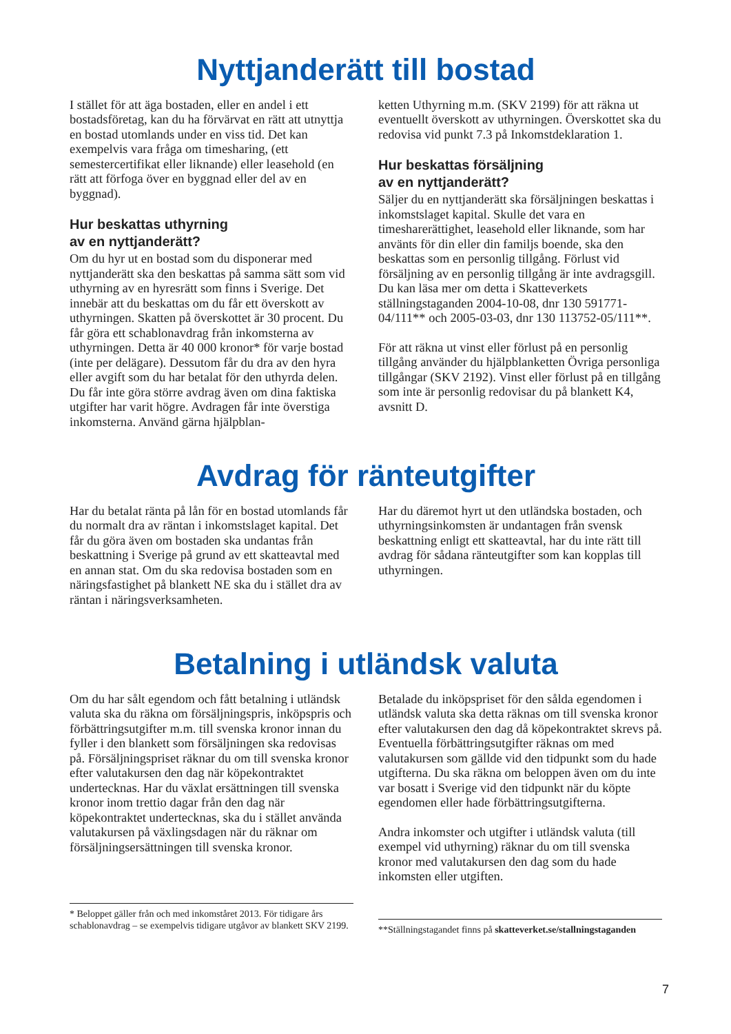Nyttjanderätt till bostad
I stället för att äga bostaden, eller en andel i ett bostadsföretag, kan du ha förvärvat en rätt att utnyttja en bostad utomlands under en viss tid. Det kan exempelvis vara fråga om timesharing, (ett semestercertifikat eller liknande) eller leasehold (en rätt att förfoga över en byggnad eller del av en byggnad).
Hur beskattas uthyrning
av en nyttjanderätt?
Om du hyr ut en bostad som du disponerar med nyttjanderätt ska den beskattas på samma sätt som vid uthyrning av en hyresrätt som finns i Sverige. Det innebär att du beskattas om du får ett överskott av uthyrningen. Skatten på överskottet är 30 procent. Du får göra ett schablonavdrag från inkomsterna av uthyrningen. Detta är 40 000 kronor* för varje bostad (inte per delägare). Dessutom får du dra av den hyra eller avgift som du har betalat för den uthyrda delen. Du får inte göra större avdrag även om dina faktiska utgifter har varit högre. Avdragen får inte överstiga inkomsterna. Använd gärna hjälpblan-
ketten Uthyrning m.m. (SKV 2199) för att räkna ut eventuellt överskott av uthyrningen. Överskottet ska du redovisa vid punkt 7.3 på Inkomstdeklaration 1.
Hur beskattas försäljning
av en nyttjanderätt?
Säljer du en nyttjanderätt ska försäljningen beskattas i inkomstslaget kapital. Skulle det vara en timesharerättighet, leasehold eller liknande, som har använts för din eller din familjs boende, ska den beskattas som en personlig tillgång. Förlust vid försäljning av en personlig tillgång är inte avdragsgill. Du kan läsa mer om detta i Skatteverkets ställningstaganden 2004-10-08, dnr 130 591771-04/111** och 2005-03-03, dnr 130 113752-05/111**.
För att räkna ut vinst eller förlust på en personlig tillgång använder du hjälpblanketten Övriga personliga tillgångar (SKV 2192). Vinst eller förlust på en tillgång som inte är personlig redovisar du på blankett K4, avsnitt D.
Avdrag för ränteutgifter
Har du betalat ränta på lån för en bostad utomlands får du normalt dra av räntan i inkomstslaget kapital. Det får du göra även om bostaden ska undantas från beskattning i Sverige på grund av ett skatteavtal med en annan stat. Om du ska redovisa bostaden som en näringsfastighet på blankett NE ska du i stället dra av räntan i näringsverksamheten.
Har du däremot hyrt ut den utländska bostaden, och uthyrningsinkomsten är undantagen från svensk beskattning enligt ett skatteavtal, har du inte rätt till avdrag för sådana ränteutgifter som kan kopplas till uthyrningen.
Betalning i utländsk valuta
Om du har sålt egendom och fått betalning i utländsk valuta ska du räkna om försäljningspris, inköpspris och förbättringsutgifter m.m. till svenska kronor innan du fyller i den blankett som försäljningen ska redovisas på. Försäljningspriset räknar du om till svenska kronor efter valutakursen den dag när köpekontraktet undertecknas. Har du växlat ersättningen till svenska kronor inom trettio dagar från den dag när köpekontraktet undertecknas, ska du i stället använda valutakursen på växlingsdagen när du räknar om försäljningsersättningen till svenska kronor.
* Beloppet gäller från och med inkomståret 2013. För tidigare års schablonavdrag – se exempelvis tidigare utgåvor av blankett SKV 2199.
Betalade du inköpspriset för den sålda egendomen i utländsk valuta ska detta räknas om till svenska kronor efter valutakursen den dag då köpekontraktet skrevs på. Eventuella förbättringsutgifter räknas om med valutakursen som gällde vid den tidpunkt som du hade utgifterna. Du ska räkna om beloppen även om du inte var bosatt i Sverige vid den tidpunkt när du köpte egendomen eller hade förbättringsutgifterna.
Andra inkomster och utgifter i utländsk valuta (till exempel vid uthyrning) räknar du om till svenska kronor med valutakursen den dag som du hade inkomsten eller utgiften.
**Ställningstagandet finns på skatteverket.se/stallningstaganden
7